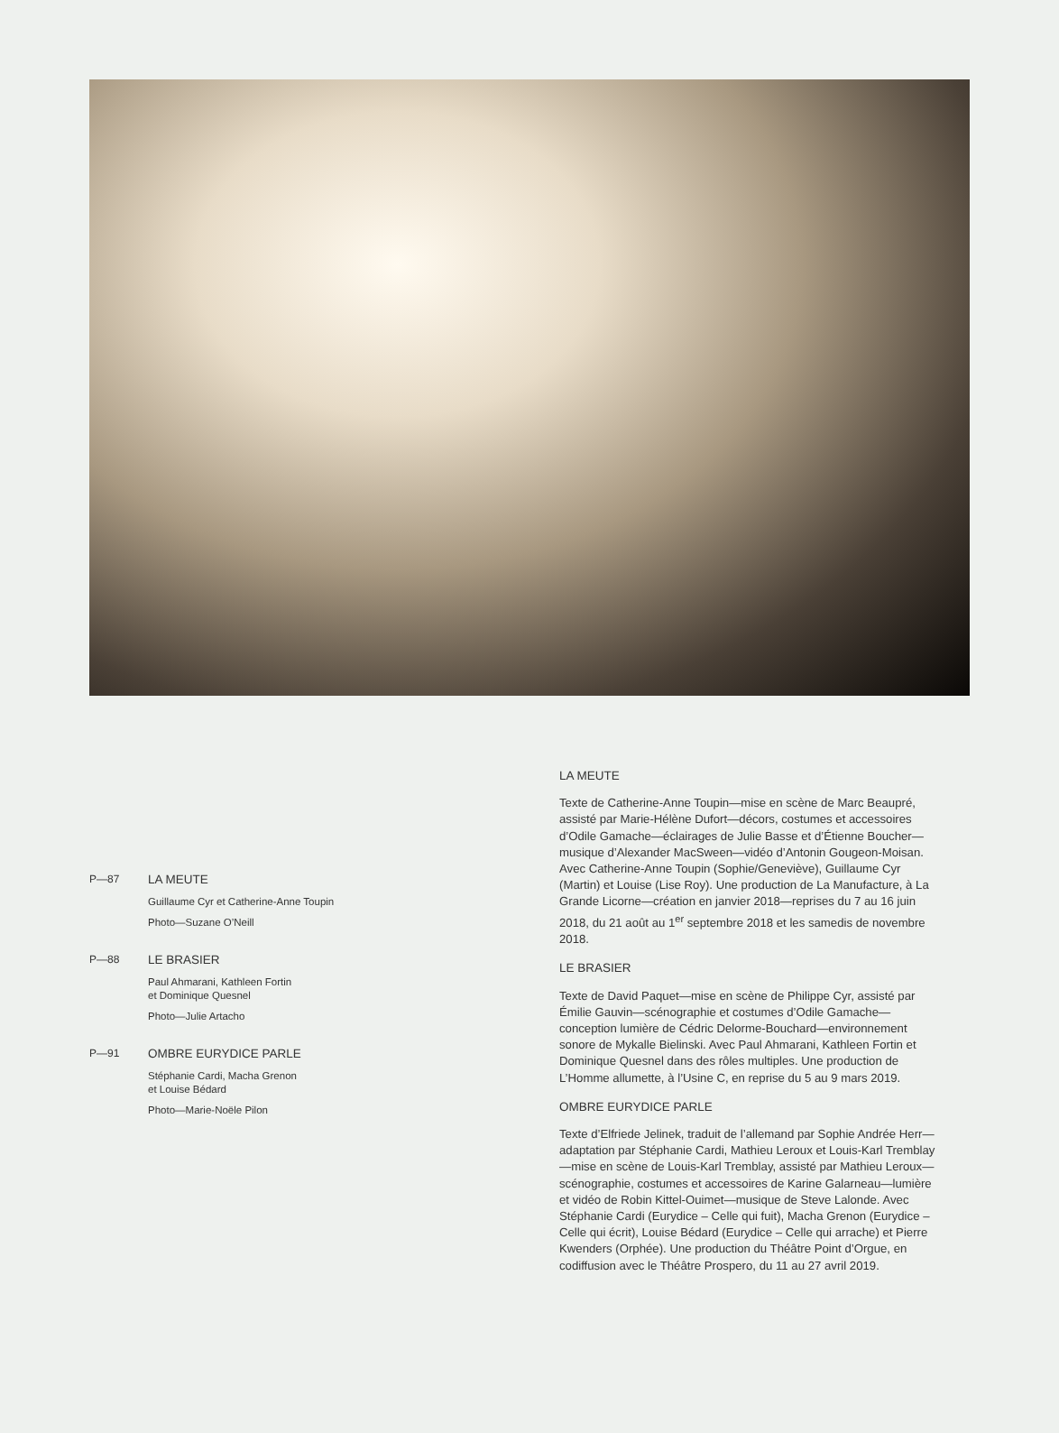P—87 LA MEUTE
Guillaume Cyr et Catherine-Anne Toupin
Photo—Suzane O’Neill
P—88 LE BRASIER
Paul Ahmarani, Kathleen Fortin
et Dominique Quesnel
Photo—Julie Artacho
P—91 OMBRE EURYDICE PARLE
Stéphanie Cardi, Macha Grenon
et Louise Bédard
Photo—Marie-Noële Pilon
LA MEUTE
Texte de Catherine-Anne Toupin—mise en scène de Marc Beaupré, assisté par Marie-Hélène Dufort—décors, costumes et accessoires d’Odile Gamache—éclairages de Julie Basse et d’Étienne Boucher—musique d’Alexander MacSween—vidéo d’Antonin Gougeon-Moisan. Avec Catherine-Anne Toupin (Sophie/Geneviève), Guillaume Cyr (Martin) et Louise (Lise Roy). Une production de La Manufacture, à La Grande Licorne—création en janvier 2018—reprises du 7 au 16 juin 2018, du 21 août au 1<sup>er</sup> septembre 2018 et les samedis de novembre 2018.
LE BRASIER
Texte de David Paquet—mise en scène de Philippe Cyr, assisté par Émilie Gauvin—scénographie et costumes d’Odile Gamache—conception lumière de Cédric Delorme-Bouchard—environnement sonore de Mykalle Bielinski. Avec Paul Ahmarani, Kathleen Fortin et Dominique Quesnel dans des rôles multiples. Une production de L’Homme allumette, à l’Usine C, en reprise du 5 au 9 mars 2019.
OMBRE EURYDICE PARLE
Texte d’Elfriede Jelinek, traduit de l’allemand par Sophie Andrée Herr—adaptation par Stéphanie Cardi, Mathieu Leroux et Louis-Karl Tremblay—mise en scène de Louis-Karl Tremblay, assisté par Mathieu Leroux—scénographie, costumes et accessoires de Karine Galarneau—lumière et vidéo de Robin Kittel-Ouimet—musique de Steve Lalonde. Avec Stéphanie Cardi (Eurydice – Celle qui fuit), Macha Grenon (Eurydice – Celle qui écrit), Louise Bédard (Eurydice – Celle qui arrache) et Pierre Kwenders (Orphée). Une production du Théâtre Point d’Orgue, en codiffusion avec le Théâtre Prospero, du 11 au 27 avril 2019.